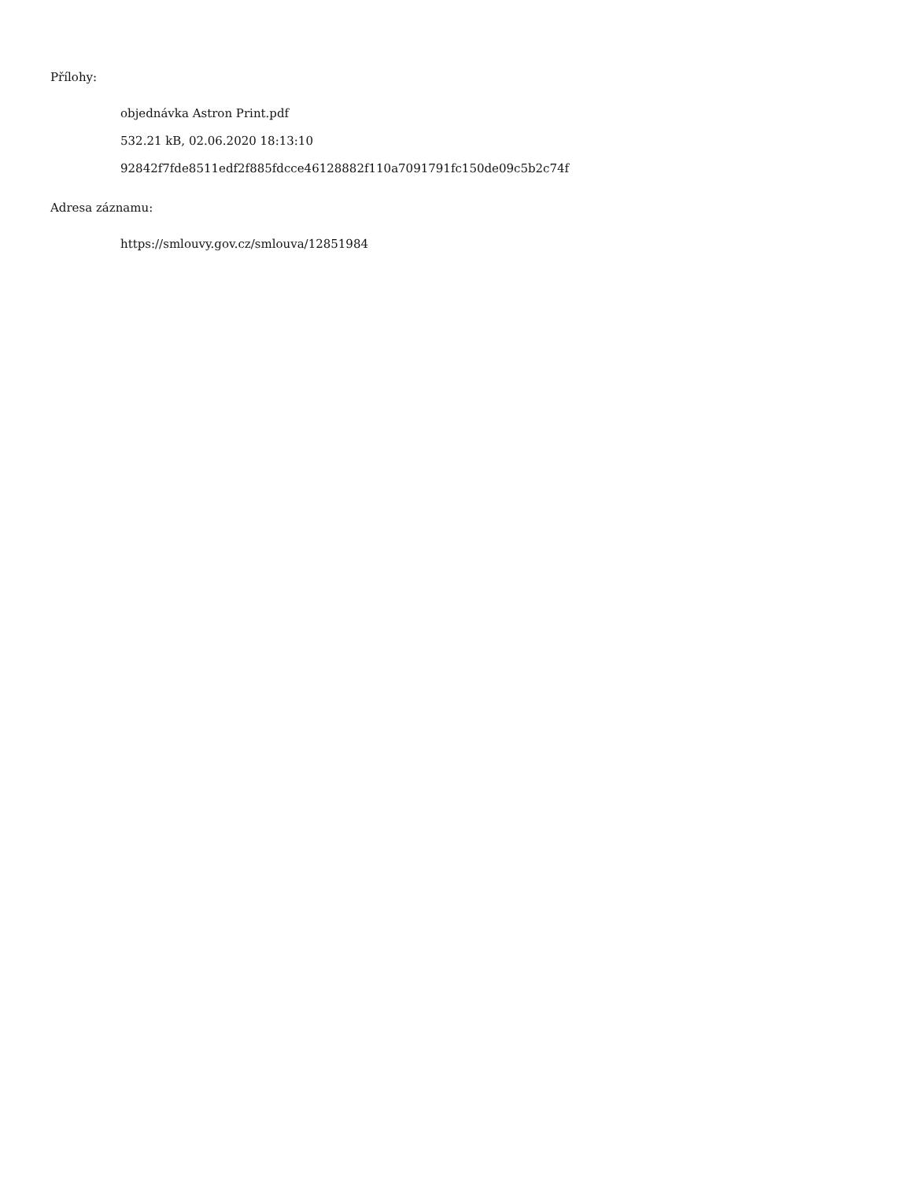Přílohy:
objednávka Astron Print.pdf
532.21 kB, 02.06.2020 18:13:10
92842f7fde8511edf2f885fdcce46128882f110a7091791fc150de09c5b2c74f
Adresa záznamu:
https://smlouvy.gov.cz/smlouva/12851984